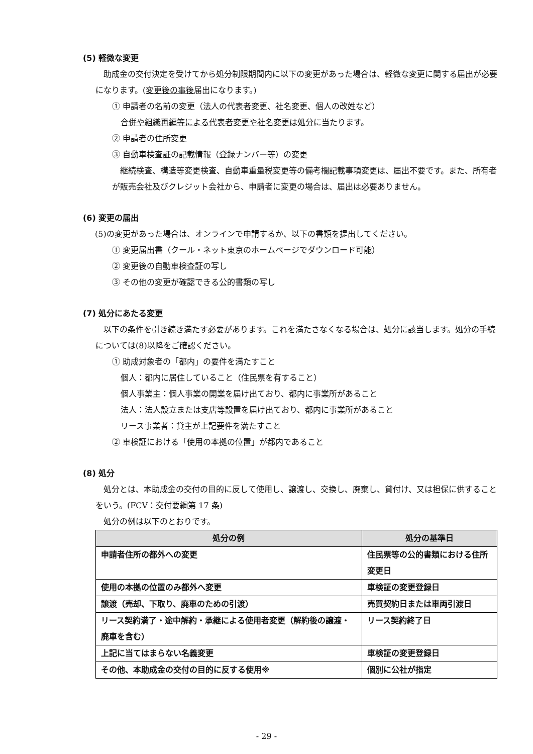(5) 軽微な変更
助成金の交付決定を受けてから処分制限期間内に以下の変更があった場合は、軽微な変更に関する届出が必要になります。(変更後の事後届出になります。)
① 申請者の名前の変更（法人の代表者変更、社名変更、個人の改姓など）
合併や組織再編等による代表者変更や社名変更は処分に当たります。
② 申請者の住所変更
③ 自動車検査証の記載情報（登録ナンバー等）の変更
継続検査、構造等変更検査、自動車重量税変更等の備考欄記載事項変更は、届出不要です。また、所有者が販売会社及びクレジット会社から、申請者に変更の場合は、届出は必要ありません。
(6) 変更の届出
(5)の変更があった場合は、オンラインで申請するか、以下の書類を提出してください。
① 変更届出書（クール・ネット東京のホームページでダウンロード可能）
② 変更後の自動車検査証の写し
③ その他の変更が確認できる公的書類の写し
(7) 処分にあたる変更
以下の条件を引き続き満たす必要があります。これを満たさなくなる場合は、処分に該当します。処分の手続については(8)以降をご確認ください。
① 助成対象者の「都内」の要件を満たすこと
個人：都内に居住していること（住民票を有すること）
個人事業主：個人事業の開業を届け出ており、都内に事業所があること
法人：法人設立または支店等設置を届け出ており、都内に事業所があること
リース事業者：貸主が上記要件を満たすこと
② 車検証における「使用の本拠の位置」が都内であること
(8) 処分
処分とは、本助成金の交付の目的に反して使用し、譲渡し、交換し、廃棄し、貸付け、又は担保に供することをいう。(FCV：交付要綱第 17 条)
処分の例は以下のとおりです。
| 処分の例 | 処分の基準日 |
| --- | --- |
| 申請者住所の都外への変更 | 住民票等の公的書類における住所変更日 |
| 使用の本拠の位置のみ都外へ変更 | 車検証の変更登録日 |
| 譲渡（売却、下取り、廃車のための引渡） | 売買契約日または車両引渡日 |
| リース契約満了・途中解約・承継による使用者変更（解約後の譲渡・廃車を含む） | リース契約終了日 |
| 上記に当てはまらない名義変更 | 車検証の変更登録日 |
| その他、本助成金の交付の目的に反する使用※ | 個別に公社が指定 |
- 29 -